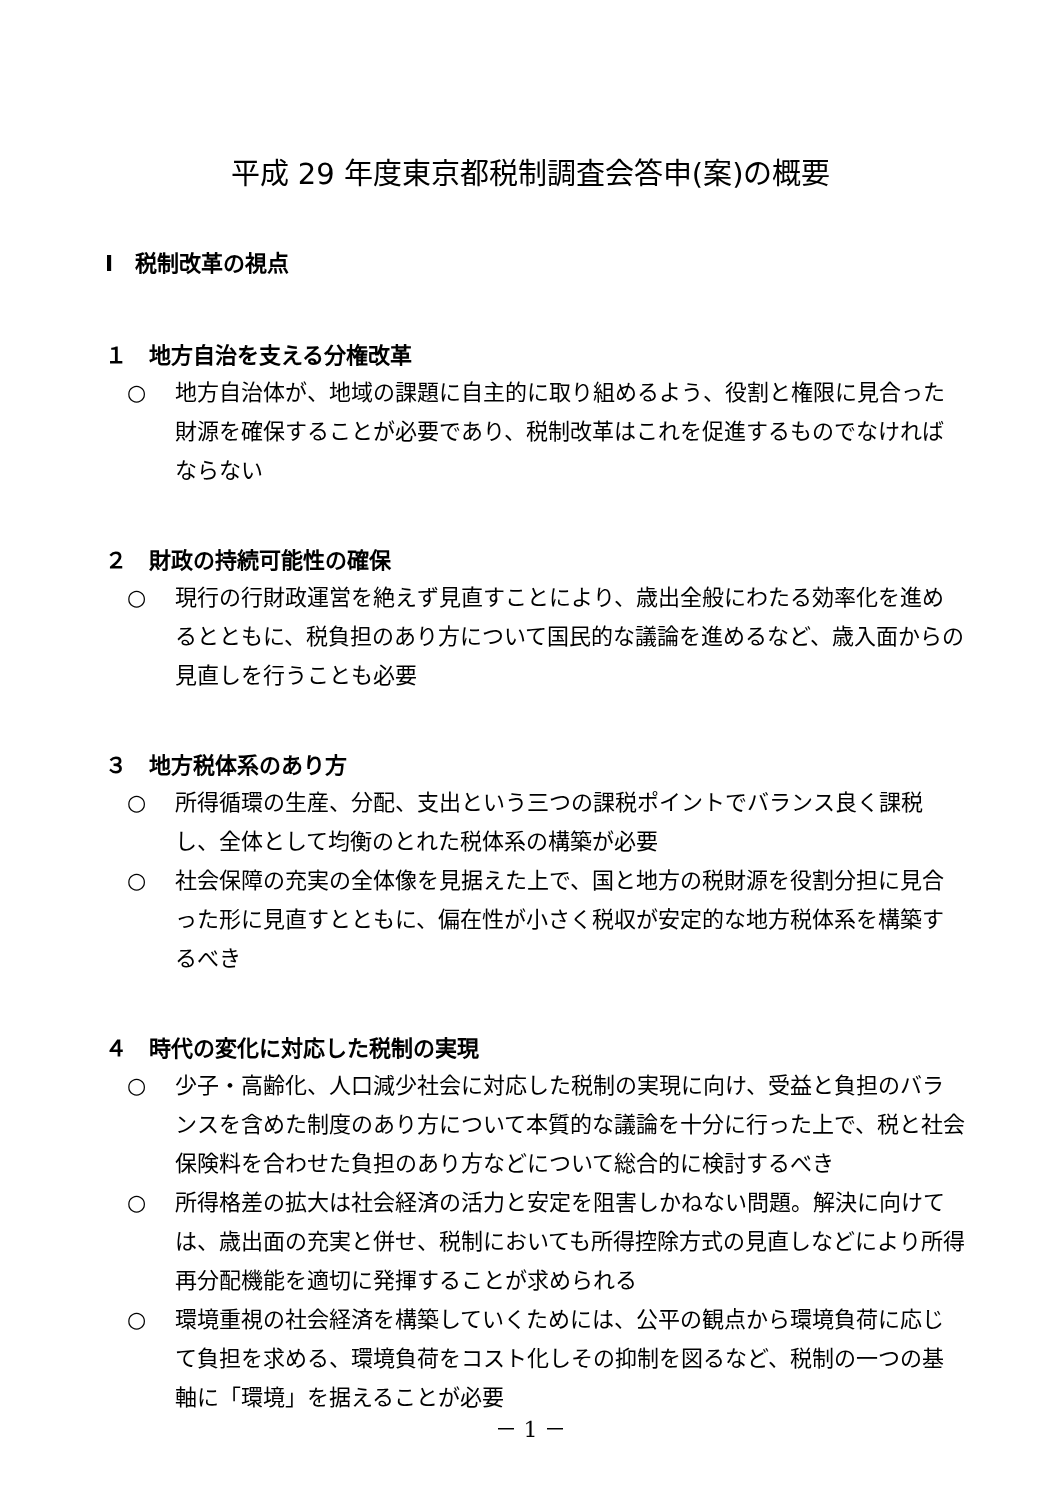平成 29 年度東京都税制調査会答申(案)の概要
Ⅰ　税制改革の視点
１　地方自治を支える分権改革
○ 地方自治体が、地域の課題に自主的に取り組めるよう、役割と権限に見合った財源を確保することが必要であり、税制改革はこれを促進するものでなければならない
２　財政の持続可能性の確保
○ 現行の行財政運営を絶えず見直すことにより、歳出全般にわたる効率化を進めるとともに、税負担のあり方について国民的な議論を進めるなど、歳入面からの見直しを行うことも必要
３　地方税体系のあり方
○ 所得循環の生産、分配、支出という三つの課税ポイントでバランス良く課税し、全体として均衡のとれた税体系の構築が必要
○ 社会保障の充実の全体像を見据えた上で、国と地方の税財源を役割分担に見合った形に見直すとともに、偏在性が小さく税収が安定的な地方税体系を構築するべき
４　時代の変化に対応した税制の実現
○ 少子・高齢化、人口減少社会に対応した税制の実現に向け、受益と負担のバランスを含めた制度のあり方について本質的な議論を十分に行った上で、税と社会保険料を合わせた負担のあり方などについて総合的に検討するべき
○ 所得格差の拡大は社会経済の活力と安定を阻害しかねない問題。解決に向けては、歳出面の充実と併せ、税制においても所得控除方式の見直しなどにより所得再分配機能を適切に発揮することが求められる
○ 環境重視の社会経済を構築していくためには、公平の観点から環境負荷に応じて負担を求める、環境負荷をコスト化しその抑制を図るなど、税制の一つの基軸に「環境」を据えることが必要
－ 1 －